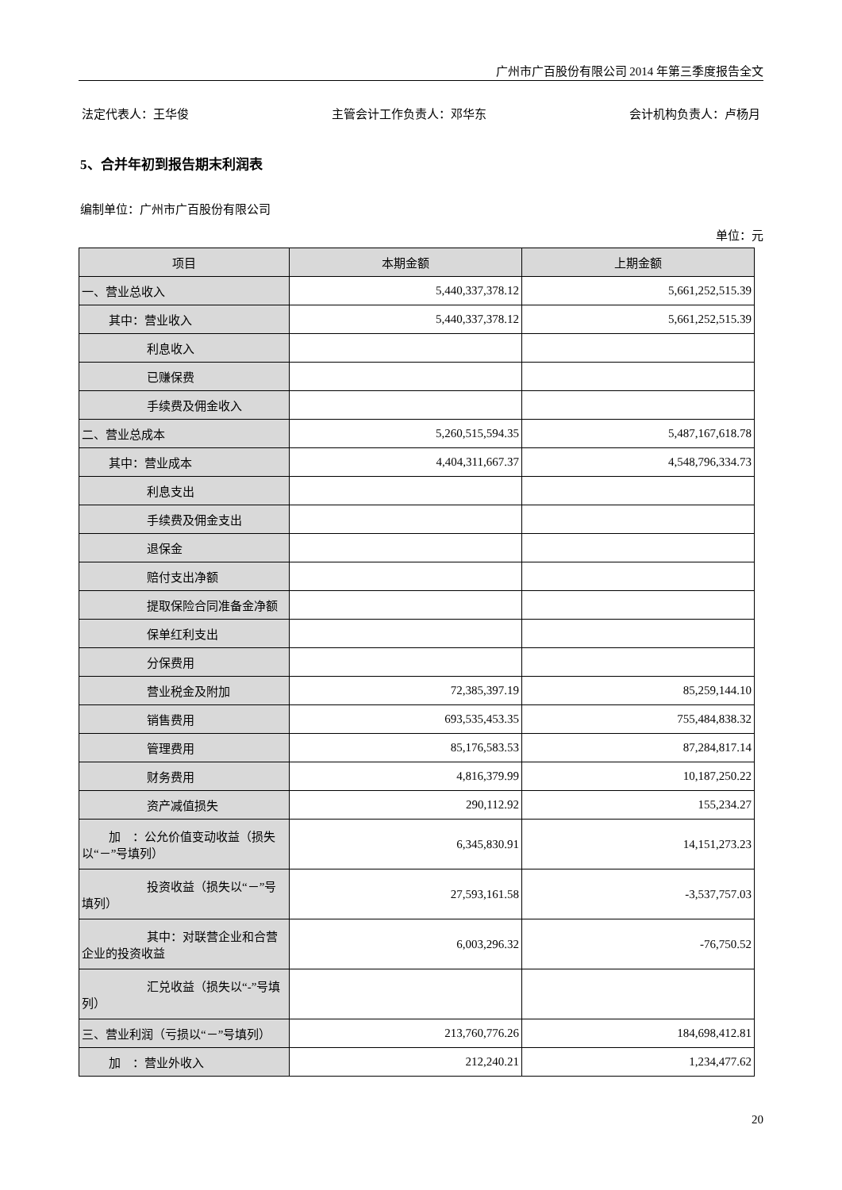广州市广百股份有限公司 2014 年第三季度报告全文
法定代表人：王华俊 主管会计工作负责人：邓华东 会计机构负责人：卢杨月
5、合并年初到报告期末利润表
编制单位：广州市广百股份有限公司
单位：元
| 项目 | 本期金额 | 上期金额 |
| --- | --- | --- |
| 一、营业总收入 | 5,440,337,378.12 | 5,661,252,515.39 |
| 其中：营业收入 | 5,440,337,378.12 | 5,661,252,515.39 |
| 利息收入 | | |
| 已赚保费 | | |
| 手续费及佣金收入 | | |
| 二、营业总成本 | 5,260,515,594.35 | 5,487,167,618.78 |
| 其中：营业成本 | 4,404,311,667.37 | 4,548,796,334.73 |
| 利息支出 | | |
| 手续费及佣金支出 | | |
| 退保金 | | |
| 赔付支出净额 | | |
| 提取保险合同准备金净额 | | |
| 保单红利支出 | | |
| 分保费用 | | |
| 营业税金及附加 | 72,385,397.19 | 85,259,144.10 |
| 销售费用 | 693,535,453.35 | 755,484,838.32 |
| 管理费用 | 85,176,583.53 | 87,284,817.14 |
| 财务费用 | 4,816,379.99 | 10,187,250.22 |
| 资产减值损失 | 290,112.92 | 155,234.27 |
| 加 ：公允价值变动收益（损失以“－”号填列） | 6,345,830.91 | 14,151,273.23 |
| 投资收益（损失以“－”号填列） | 27,593,161.58 | -3,537,757.03 |
| 其中：对联营企业和合营企业的投资收益 | 6,003,296.32 | -76,750.52 |
| 汇兑收益（损失以“-”号填列） | | |
| 三、营业利润（亏损以“－”号填列） | 213,760,776.26 | 184,698,412.81 |
| 加 ：营业外收入 | 212,240.21 | 1,234,477.62 |
20